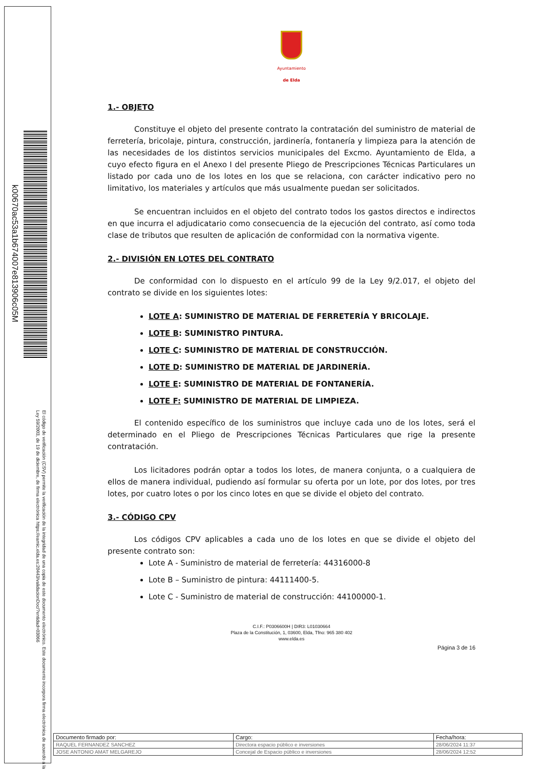k00670ac53a1b674007e813906c05M
El código de verificación (CSV) permite la verificación de la integridad de una copia de este documento electrónico. Este documento incorpora firma electrónica de acuerdo a la Ley 59/2003, de 19 de diciembre, de firma electrónica https://eamic.elda.es:20443/validacionDoc/?entidad=03066
Ayuntamiento
de Elda
1.- OBJETO
Constituye el objeto del presente contrato la contratación del suministro de material de ferretería, bricolaje, pintura, construcción, jardinería, fontanería y limpieza para la atención de las necesidades de los distintos servicios municipales del Excmo. Ayuntamiento de Elda, a cuyo efecto figura en el Anexo I del presente Pliego de Prescripciones Técnicas Particulares un listado por cada uno de los lotes en los que se relaciona, con carácter indicativo pero no limitativo, los materiales y artículos que más usualmente puedan ser solicitados.
Se encuentran incluidos en el objeto del contrato todos los gastos directos e indirectos en que incurra el adjudicatario como consecuencia de la ejecución del contrato, así como toda clase de tributos que resulten de aplicación de conformidad con la normativa vigente.
2.- DIVISIÓN EN LOTES DEL CONTRATO
De conformidad con lo dispuesto en el artículo 99 de la Ley 9/2.017, el objeto del contrato se divide en los siguientes lotes:
LOTE A: SUMINISTRO DE MATERIAL DE FERRETERÍA Y BRICOLAJE.
LOTE B: SUMINISTRO PINTURA.
LOTE C: SUMINISTRO DE MATERIAL DE CONSTRUCCIÓN.
LOTE D: SUMINISTRO DE MATERIAL DE JARDINERÍA.
LOTE E: SUMINISTRO DE MATERIAL DE FONTANERÍA.
LOTE F: SUMINISTRO DE MATERIAL DE LIMPIEZA.
El contenido específico de los suministros que incluye cada uno de los lotes, será el determinado en el Pliego de Prescripciones Técnicas Particulares que rige la presente contratación.
Los licitadores podrán optar a todos los lotes, de manera conjunta, o a cualquiera de ellos de manera individual, pudiendo así formular su oferta por un lote, por dos lotes, por tres lotes, por cuatro lotes o por los cinco lotes en que se divide el objeto del contrato.
3.- CÓDIGO CPV
Los códigos CPV aplicables a cada uno de los lotes en que se divide el objeto del presente contrato son:
Lote A - Suministro de material de ferretería: 44316000-8
Lote B – Suministro de pintura: 44111400-5.
Lote C - Suministro de material de construcción: 44100000-1.
C.I.F.: P0306600H | DIR3: L01030664
Plaza de la Constitución, 1, 03600, Elda, Tfno: 965 380 402
www.elda.es
Página 3 de 16
| Documento firmado por: | Cargo: | Fecha/hora: |
| --- | --- | --- |
| RAQUEL FERNANDEZ SANCHEZ | Directora espacio público e inversiones | 28/06/2024 11:37 |
| JOSE ANTONIO AMAT MELGAREJO | Concejal de Espacio público e inversiones | 28/06/2024 12:52 |